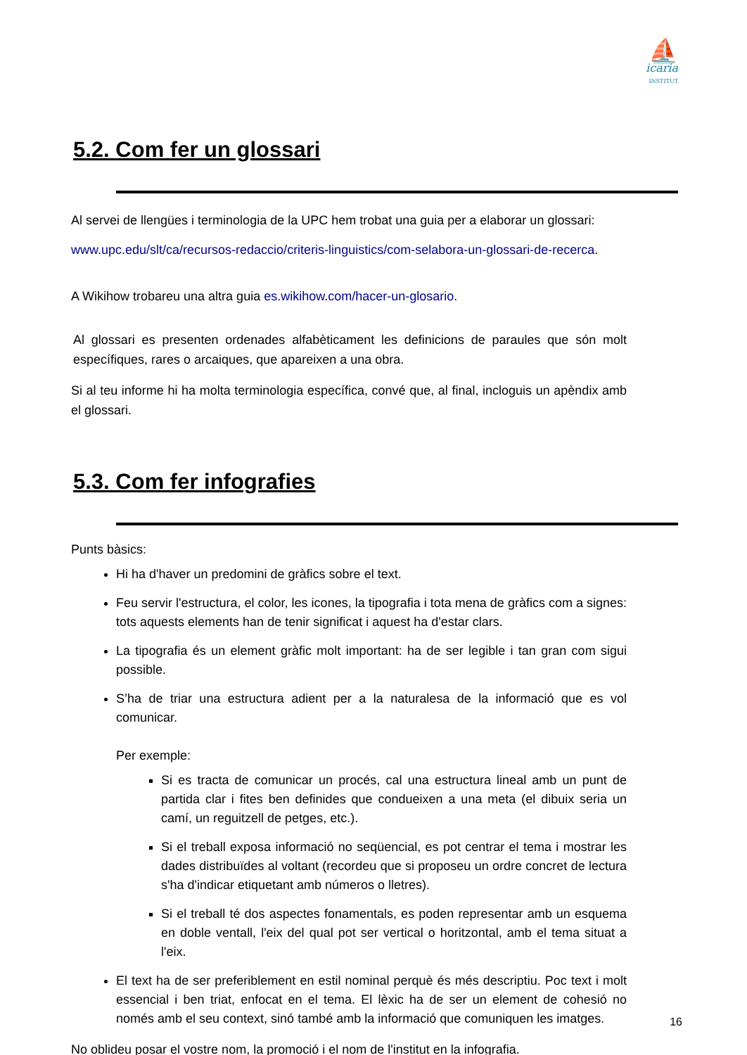⛵
icaria
INSTITUT
5.2. Com fer un glossari
Al servei de llengües i terminologia de la UPC hem trobat una guia per a elaborar un glossari:
www.upc.edu/slt/ca/recursos-redaccio/criteris-linguistics/com-selabora-un-glossari-de-recerca.
A Wikihow trobareu una altra guia es.wikihow.com/hacer-un-glosario.
Al glossari es presenten ordenades alfabèticament les definicions de paraules que són molt específiques, rares o arcaiques, que apareixen a una obra.
Si al teu informe hi ha molta terminologia específica, convé que, al final, incloguis un apèndix amb el glossari.
5.3. Com fer infografies
Punts bàsics:
Hi ha d'haver un predomini de gràfics sobre el text.
Feu servir l'estructura, el color, les icones, la tipografia i tota mena de gràfics com a signes: tots aquests elements han de tenir significat i aquest ha d'estar clars.
La tipografia és un element gràfic molt important: ha de ser legible i tan gran com sigui possible.
S’ha de triar una estructura adient per a la naturalesa de la informació que es vol comunicar.
Per exemple:
Si es tracta de comunicar un procés, cal una estructura lineal amb un punt de partida clar i fites ben definides que condueixen a una meta (el dibuix seria un camí, un reguitzell de petges, etc.).
Si el treball exposa informació no seqüencial, es pot centrar el tema i mostrar les dades distribuïdes al voltant (recordeu que si proposeu un ordre concret de lectura s'ha d'indicar etiquetant amb números o lletres).
Si el treball té dos aspectes fonamentals, es poden representar amb un esquema en doble ventall, l'eix del qual pot ser vertical o horitzontal, amb el tema situat a l'eix.
El text ha de ser preferiblement en estil nominal perquè és més descriptiu. Poc text i molt essencial i ben triat, enfocat en el tema. El lèxic ha de ser un element de cohesió no només amb el seu context, sinó també amb la informació que comuniquen les imatges.
No oblideu posar el vostre nom, la promoció i el nom de l'institut en la infografia.
16